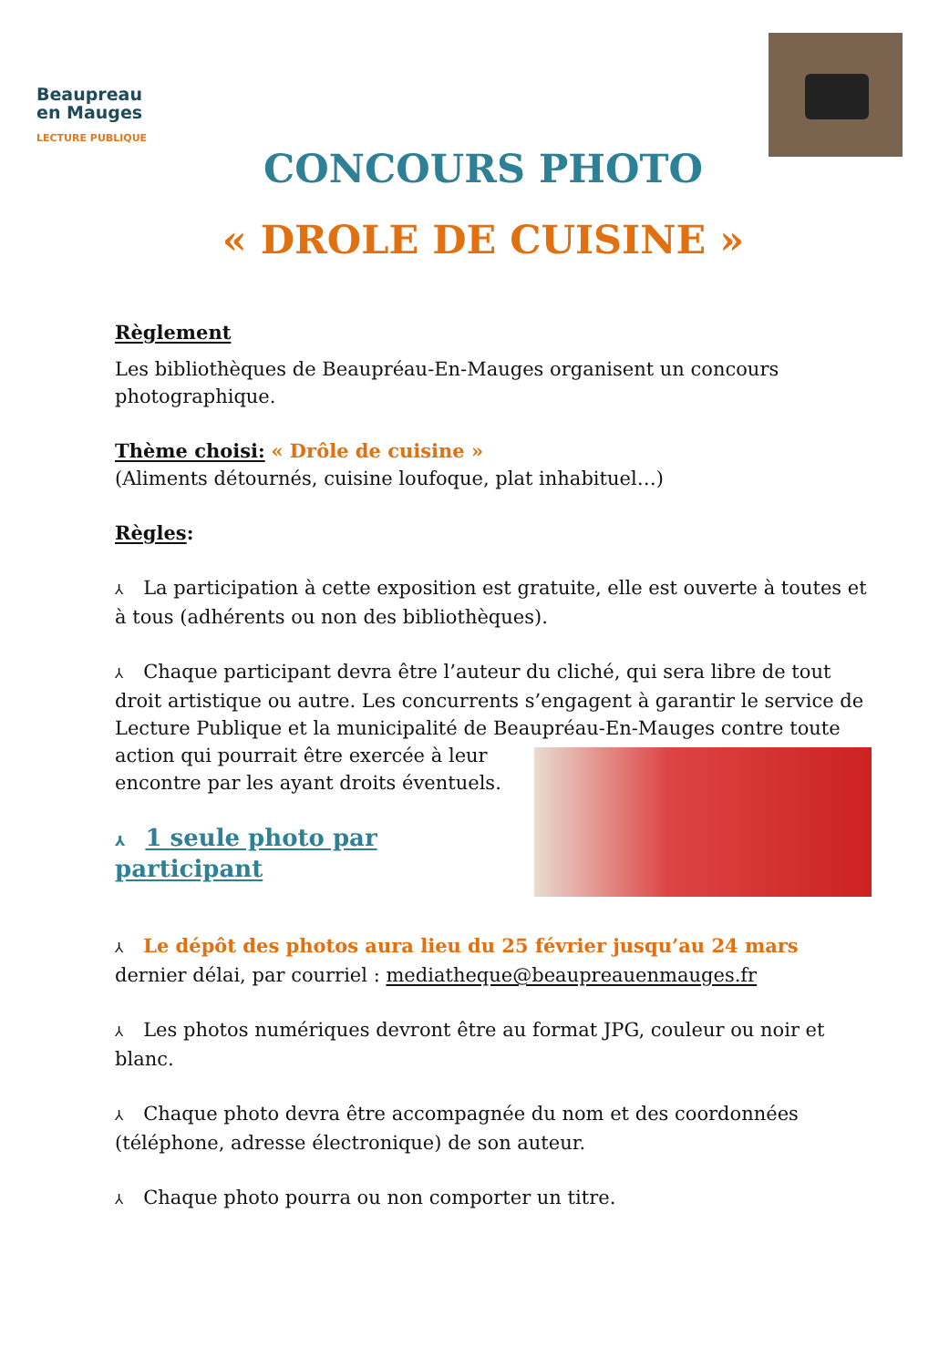Beaupreau
en Mauges
LECTURE PUBLIQUE
CONCOURS PHOTO
« DROLE DE CUISINE »
Règlement
Les bibliothèques de Beaupréau-En-Mauges organisent un concours photographique.
Thème choisi: « Drôle de cuisine »
(Aliments détournés, cuisine loufoque, plat inhabituel…)
Règles:
⅄ La participation à cette exposition est gratuite, elle est ouverte à toutes et à tous (adhérents ou non des bibliothèques).
⅄ Chaque participant devra être l’auteur du cliché, qui sera libre de tout droit artistique ou autre. Les concurrents s’engagent à garantir le service de Lecture Publique et la municipalité de Beaupréau-En-Mauges contre toute action qui pourrait être exercée à leur encontre par les ayant droits éventuels.
⅄ 1 seule photo par participant
⅄ Le dépôt des photos aura lieu du 25 février jusqu’au 24 mars dernier délai, par courriel : mediatheque@beaupreauenmauges.fr
⅄ Les photos numériques devront être au format JPG, couleur ou noir et blanc.
⅄ Chaque photo devra être accompagnée du nom et des coordonnées (téléphone, adresse électronique) de son auteur.
⅄ Chaque photo pourra ou non comporter un titre.